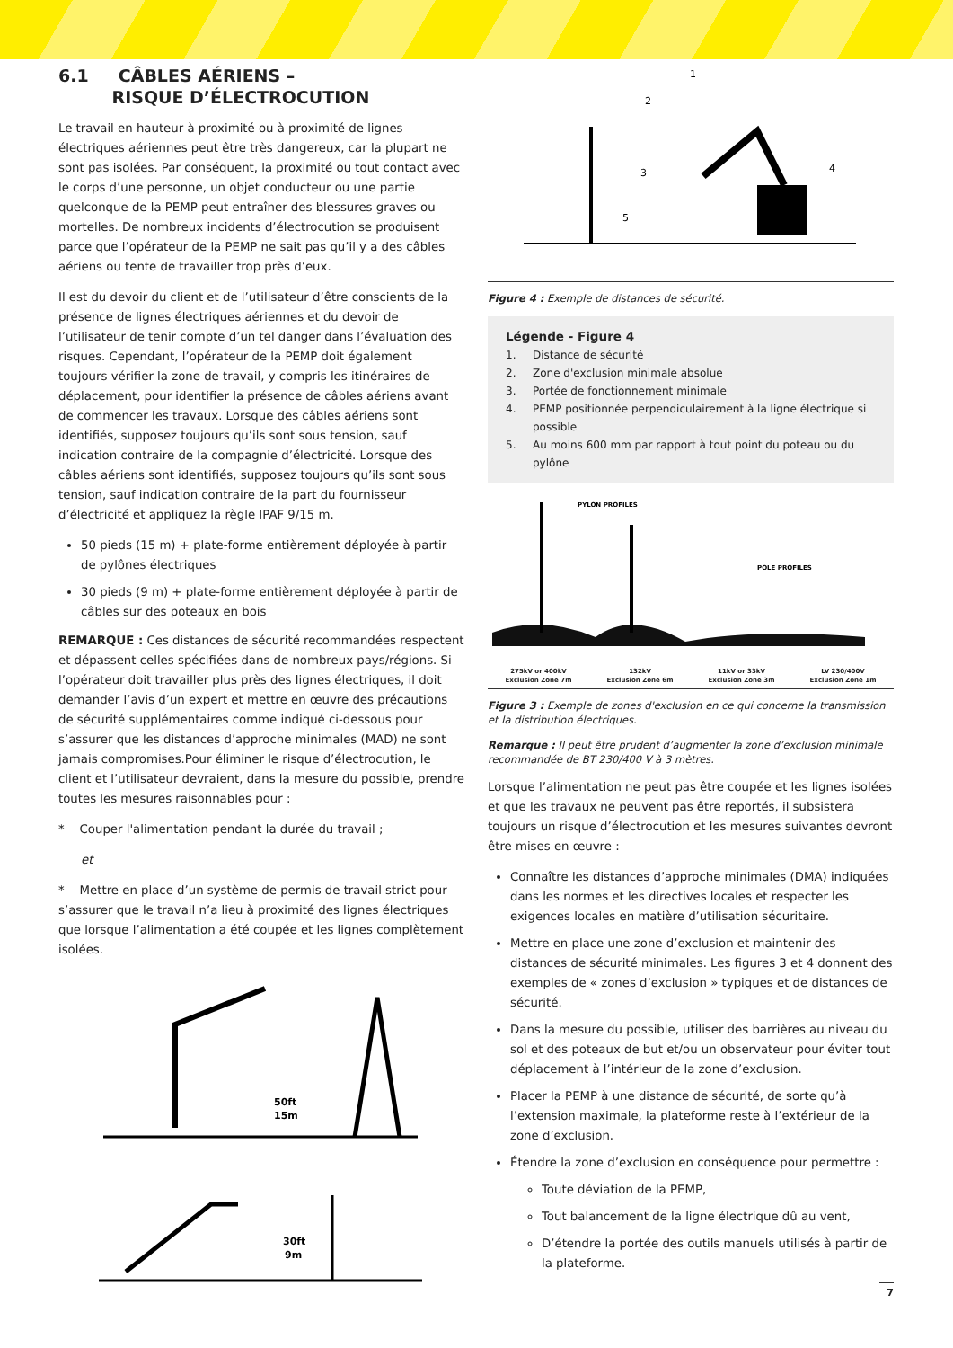6.1 CÂBLES AÉRIENS –
RISQUE D’ÉLECTROCUTION
Le travail en hauteur à proximité ou à proximité de lignes électriques aériennes peut être très dangereux, car la plupart ne sont pas isolées. Par conséquent, la proximité ou tout contact avec le corps d’une personne, un objet conducteur ou une partie quelconque de la PEMP peut entraîner des blessures graves ou mortelles. De nombreux incidents d’électrocution se produisent parce que l’opérateur de la PEMP ne sait pas qu’il y a des câbles aériens ou tente de travailler trop près d’eux.
Il est du devoir du client et de l’utilisateur d’être conscients de la présence de lignes électriques aériennes et du devoir de l’utilisateur de tenir compte d’un tel danger dans l’évaluation des risques. Cependant, l’opérateur de la PEMP doit également toujours vérifier la zone de travail, y compris les itinéraires de déplacement, pour identifier la présence de câbles aériens avant de commencer les travaux. Lorsque des câbles aériens sont identifiés, supposez toujours qu’ils sont sous tension, sauf indication contraire de la compagnie d’électricité. Lorsque des câbles aériens sont identifiés, supposez toujours qu’ils sont sous tension, sauf indication contraire de la part du fournisseur d’électricité et appliquez la règle IPAF 9/15 m.
50 pieds (15 m) + plate-forme entièrement déployée à partir de pylônes électriques
30 pieds (9 m) + plate-forme entièrement déployée à partir de câbles sur des poteaux en bois
REMARQUE : Ces distances de sécurité recommandées respectent et dépassent celles spécifiées dans de nombreux pays/régions. Si l’opérateur doit travailler plus près des lignes électriques, il doit demander l’avis d’un expert et mettre en œuvre des précautions de sécurité supplémentaires comme indiqué ci-dessous pour s’assurer que les distances d’approche minimales (MAD) ne sont jamais compromises.Pour éliminer le risque d’électrocution, le client et l’utilisateur devraient, dans la mesure du possible, prendre toutes les mesures raisonnables pour :
* Couper l'alimentation pendant la durée du travail ;
et
* Mettre en place d’un système de permis de travail strict pour s’assurer que le travail n’a lieu à proximité des lignes électriques que lorsque l’alimentation a été coupée et les lignes complètement isolées.
50ft
15m
30ft
9m
1
2
3
4
5
Figure 4 : Exemple de distances de sécurité.
Légende - Figure 4
1. Distance de sécurité
2. Zone d'exclusion minimale absolue
3. Portée de fonctionnement minimale
4. PEMP positionnée perpendiculairement à la ligne électrique si possible
5. Au moins 600 mm par rapport à tout point du poteau ou du pylône
PYLON PROFILES
POLE PROFILES
275kV or 400kV
Exclusion Zone 7m 132kV
Exclusion Zone 6m 11kV or 33kV
Exclusion Zone 3m LV 230/400V
Exclusion Zone 1m
Figure 3 : Exemple de zones d'exclusion en ce qui concerne la transmission et la distribution électriques.
Remarque : Il peut être prudent d’augmenter la zone d’exclusion minimale recommandée de BT 230/400 V à 3 mètres.
Lorsque l’alimentation ne peut pas être coupée et les lignes isolées et que les travaux ne peuvent pas être reportés, il subsistera toujours un risque d’électrocution et les mesures suivantes devront être mises en œuvre :
Connaître les distances d’approche minimales (DMA) indiquées dans les normes et les directives locales et respecter les exigences locales en matière d’utilisation sécuritaire.
Mettre en place une zone d’exclusion et maintenir des distances de sécurité minimales. Les figures 3 et 4 donnent des exemples de « zones d’exclusion » typiques et de distances de sécurité.
Dans la mesure du possible, utiliser des barrières au niveau du sol et des poteaux de but et/ou un observateur pour éviter tout déplacement à l’intérieur de la zone d’exclusion.
Placer la PEMP à une distance de sécurité, de sorte qu’à l’extension maximale, la plateforme reste à l’extérieur de la zone d’exclusion.
Étendre la zone d’exclusion en conséquence pour permettre :
Toute déviation de la PEMP,
Tout balancement de la ligne électrique dû au vent,
D’étendre la portée des outils manuels utilisés à partir de la plateforme.
7